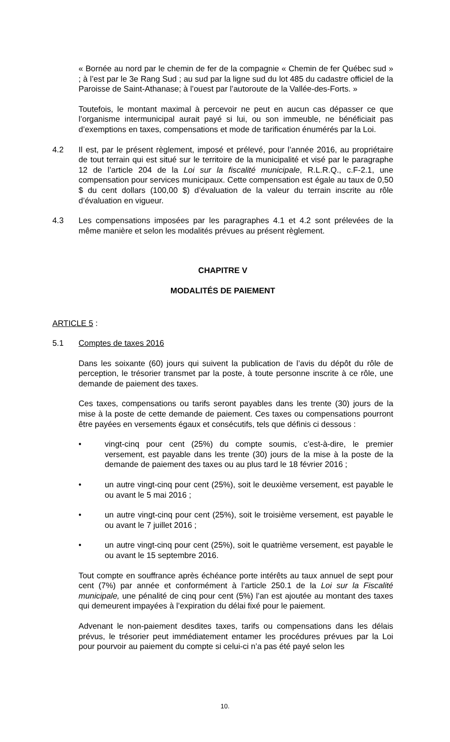« Bornée au nord par le chemin de fer de la compagnie « Chemin de fer Québec sud » ; à l’est par le 3e Rang Sud ; au sud par la ligne sud du lot 485 du cadastre officiel de la Paroisse de Saint-Athanase; à l’ouest par l’autoroute de la Vallée-des-Forts. »
Toutefois, le montant maximal à percevoir ne peut en aucun cas dépasser ce que l’organisme intermunicipal aurait payé si lui, ou son immeuble, ne bénéficiait pas d’exemptions en taxes, compensations et mode de tarification énumérés par la Loi.
4.2 Il est, par le présent règlement, imposé et prélevé, pour l’année 2016, au propriétaire de tout terrain qui est situé sur le territoire de la municipalité et visé par le paragraphe 12 de l’article 204 de la Loi sur la fiscalité municipale, R.L.R.Q., c.F-2.1, une compensation pour services municipaux. Cette compensation est égale au taux de 0,50 $ du cent dollars (100,00 $) d’évaluation de la valeur du terrain inscrite au rôle d’évaluation en vigueur.
4.3 Les compensations imposées par les paragraphes 4.1 et 4.2 sont prélevées de la même manière et selon les modalités prévues au présent règlement.
CHAPITRE V
MODALITÉS DE PAIEMENT
ARTICLE 5 :
5.1 Comptes de taxes 2016
Dans les soixante (60) jours qui suivent la publication de l’avis du dépôt du rôle de perception, le trésorier transmet par la poste, à toute personne inscrite à ce rôle, une demande de paiement des taxes.
Ces taxes, compensations ou tarifs seront payables dans les trente (30) jours de la mise à la poste de cette demande de paiement. Ces taxes ou compensations pourront être payées en versements égaux et consécutifs, tels que définis ci dessous :
• vingt-cinq pour cent (25%) du compte soumis, c’est-à-dire, le premier versement, est payable dans les trente (30) jours de la mise à la poste de la demande de paiement des taxes ou au plus tard le 18 février 2016 ;
• un autre vingt-cinq pour cent (25%), soit le deuxième versement, est payable le ou avant le 5 mai 2016 ;
• un autre vingt-cinq pour cent (25%), soit le troisième versement, est payable le ou avant le 7 juillet 2016 ;
• un autre vingt-cinq pour cent (25%), soit le quatrième versement, est payable le ou avant le 15 septembre 2016.
Tout compte en souffrance après échéance porte intérêts au taux annuel de sept pour cent (7%) par année et conformément à l’article 250.1 de la Loi sur la Fiscalité municipale, une pénalité de cinq pour cent (5%) l’an est ajoutée au montant des taxes qui demeurent impayées à l’expiration du délai fixé pour le paiement.
Advenant le non-paiement desdites taxes, tarifs ou compensations dans les délais prévus, le trésorier peut immédiatement entamer les procédures prévues par la Loi pour pourvoir au paiement du compte si celui-ci n’a pas été payé selon les
10.